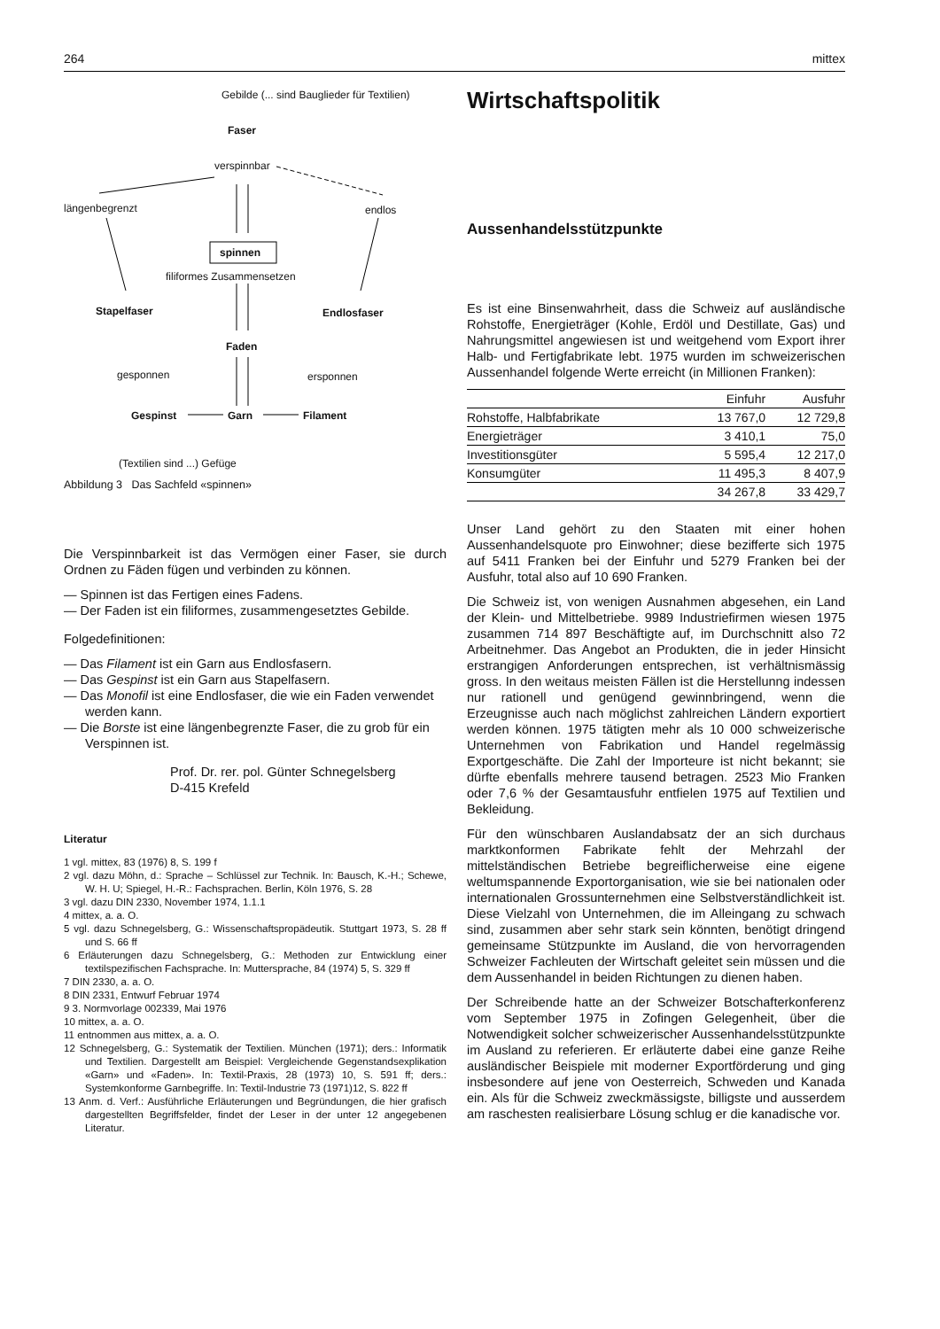264 mittex
Gebilde (... sind Bauglieder für Textilien)
Faser
verspinnbar
längenbegrenzt endlos
spinnen
filiformes Zusammensetzen
Stapelfaser Endlosfaser
Faden
gesponnen ersponnen
Gespinst Garn Filament
(Textilien sind ...) Gefüge
Abbildung 3 Das Sachfeld «spinnen»
Die Verspinnbarkeit ist das Vermögen einer Faser, sie durch Ordnen zu Fäden fügen und verbinden zu können.
— Spinnen ist das Fertigen eines Fadens.
— Der Faden ist ein filiformes, zusammengesetztes Gebilde.
Folgedefinitionen:
— Das Filament ist ein Garn aus Endlosfasern.
— Das Gespinst ist ein Garn aus Stapelfasern.
— Das Monofil ist eine Endlosfaser, die wie ein Faden verwendet werden kann.
— Die Borste ist eine längenbegrenzte Faser, die zu grob für ein Verspinnen ist.
Prof. Dr. rer. pol. Günter Schnegelsberg
D-415 Krefeld
Literatur
1 vgl. mittex, 83 (1976) 8, S. 199 f
2 vgl. dazu Möhn, d.: Sprache – Schlüssel zur Technik. In: Bausch, K.-H.; Schewe, W. H. U; Spiegel, H.-R.: Fachsprachen. Berlin, Köln 1976, S. 28
3 vgl. dazu DIN 2330, November 1974, 1.1.1
4 mittex, a. a. O.
5 vgl. dazu Schnegelsberg, G.: Wissenschaftspropädeutik. Stuttgart 1973, S. 28 ff und S. 66 ff
6 Erläuterungen dazu Schnegelsberg, G.: Methoden zur Entwicklung einer textilspezifischen Fachsprache. In: Muttersprache, 84 (1974) 5, S. 329 ff
7 DIN 2330, a. a. O.
8 DIN 2331, Entwurf Februar 1974
9 3. Normvorlage 002339, Mai 1976
10 mittex, a. a. O.
11 entnommen aus mittex, a. a. O.
12 Schnegelsberg, G.: Systematik der Textilien. München (1971); ders.: Informatik und Textilien. Dargestellt am Beispiel: Vergleichende Gegenstandsexplikation «Garn» und «Faden». In: Textil-Praxis, 28 (1973) 10, S. 591 ff; ders.: Systemkonforme Garnbegriffe. In: Textil-Industrie 73 (1971)12, S. 822 ff
13 Anm. d. Verf.: Ausführliche Erläuterungen und Begründungen, die hier grafisch dargestellten Begriffsfelder, findet der Leser in der unter 12 angegebenen Literatur.
Wirtschaftspolitik
Aussenhandelsstützpunkte
Es ist eine Binsenwahrheit, dass die Schweiz auf ausländische Rohstoffe, Energieträger (Kohle, Erdöl und Destillate, Gas) und Nahrungsmittel angewiesen ist und weitgehend vom Export ihrer Halb- und Fertigfabrikate lebt. 1975 wurden im schweizerischen Aussenhandel folgende Werte erreicht (in Millionen Franken):
| | Einfuhr | Ausfuhr |
| --- | --- | --- |
| Rohstoffe, Halbfabrikate | 13 767,0 | 12 729,8 |
| Energieträger | 3 410,1 | 75,0 |
| Investitionsgüter | 5 595,4 | 12 217,0 |
| Konsumgüter | 11 495,3 | 8 407,9 |
| | 34 267,8 | 33 429,7 |
Unser Land gehört zu den Staaten mit einer hohen Aussenhandelsquote pro Einwohner; diese bezifferte sich 1975 auf 5411 Franken bei der Einfuhr und 5279 Franken bei der Ausfuhr, total also auf 10 690 Franken.
Die Schweiz ist, von wenigen Ausnahmen abgesehen, ein Land der Klein- und Mittelbetriebe. 9989 Industriefirmen wiesen 1975 zusammen 714 897 Beschäftigte auf, im Durchschnitt also 72 Arbeitnehmer. Das Angebot an Produkten, die in jeder Hinsicht erstrangigen Anforderungen entsprechen, ist verhältnismässig gross. In den weitaus meisten Fällen ist die Herstellunng indessen nur rationell und genügend gewinnbringend, wenn die Erzeugnisse auch nach möglichst zahlreichen Ländern exportiert werden können. 1975 tätigten mehr als 10 000 schweizerische Unternehmen von Fabrikation und Handel regelmässig Exportgeschäfte. Die Zahl der Importeure ist nicht bekannt; sie dürfte ebenfalls mehrere tausend betragen. 2523 Mio Franken oder 7,6 % der Gesamtausfuhr entfielen 1975 auf Textilien und Bekleidung.
Für den wünschbaren Auslandabsatz der an sich durchaus marktkonformen Fabrikate fehlt der Mehrzahl der mittelständischen Betriebe begreiflicherweise eine eigene weltumspannende Exportorganisation, wie sie bei nationalen oder internationalen Grossunternehmen eine Selbstverständlichkeit ist. Diese Vielzahl von Unternehmen, die im Alleingang zu schwach sind, zusammen aber sehr stark sein könnten, benötigt dringend gemeinsame Stützpunkte im Ausland, die von hervorragenden Schweizer Fachleuten der Wirtschaft geleitet sein müssen und die dem Aussenhandel in beiden Richtungen zu dienen haben.
Der Schreibende hatte an der Schweizer Botschafterkonferenz vom September 1975 in Zofingen Gelegenheit, über die Notwendigkeit solcher schweizerischer Aussenhandelsstützpunkte im Ausland zu referieren. Er erläuterte dabei eine ganze Reihe ausländischer Beispiele mit moderner Exportförderung und ging insbesondere auf jene von Oesterreich, Schweden und Kanada ein. Als für die Schweiz zweckmässigste, billigste und ausserdem am raschesten realisierbare Lösung schlug er die kanadische vor.